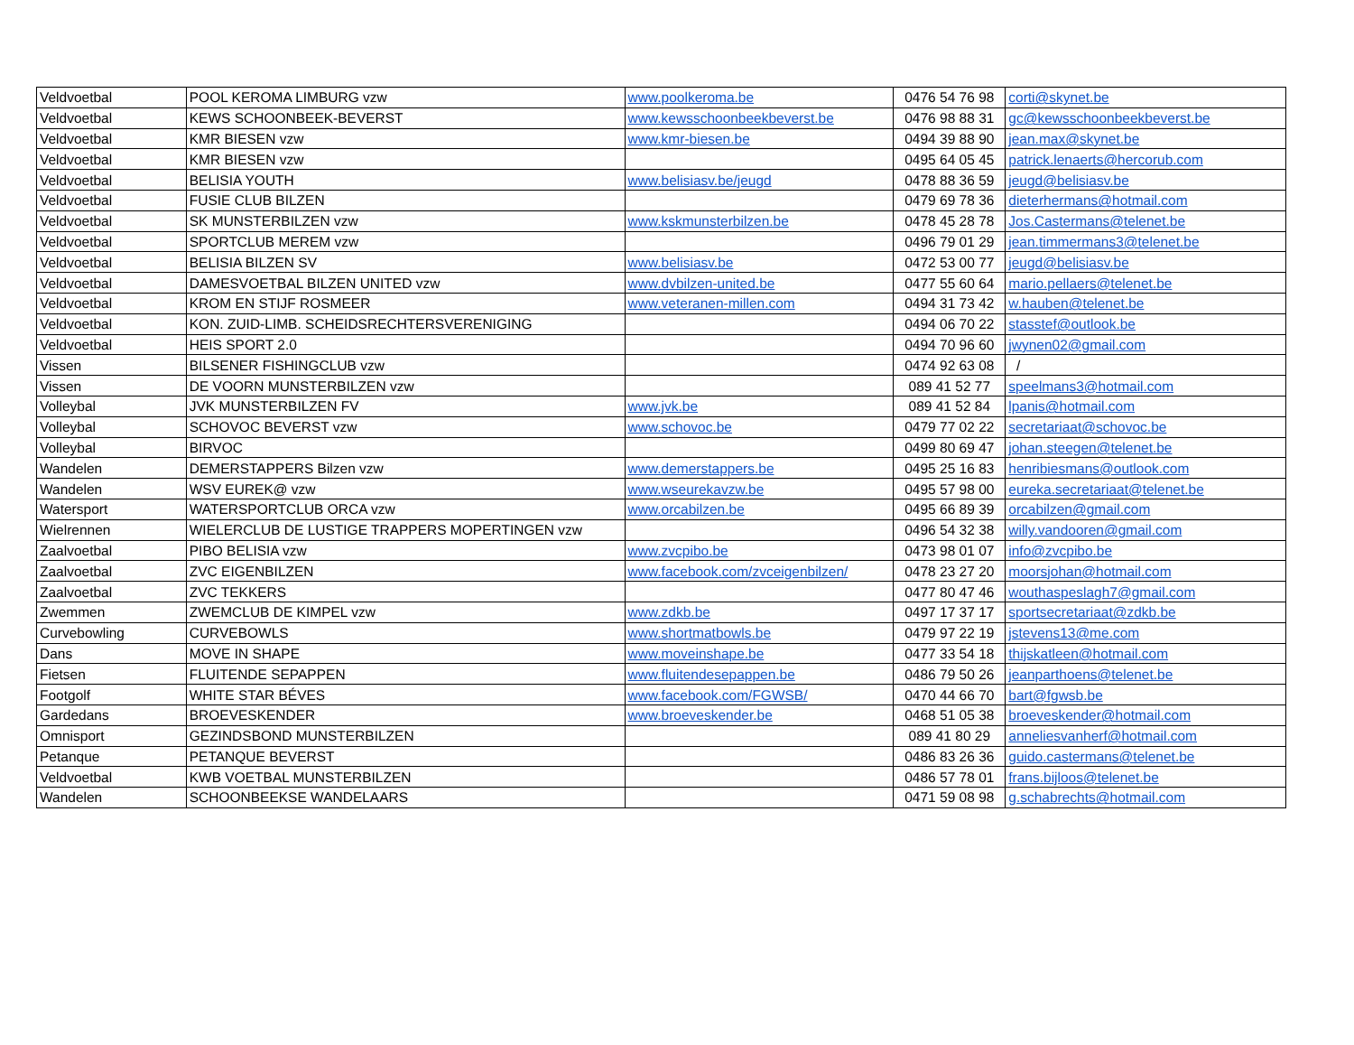| Veldvoetbal | POOL KEROMA LIMBURG vzw | www.poolkeroma.be | 0476 54 76 98 | corti@skynet.be |
| Veldvoetbal | KEWS SCHOONBEEK-BEVERST | www.kewsschoonbeekbeverst.be | 0476 98 88 31 | gc@kewsschoonbeekbeverst.be |
| Veldvoetbal | KMR BIESEN vzw | www.kmr-biesen.be | 0494 39 88 90 | jean.max@skynet.be |
| Veldvoetbal | KMR BIESEN vzw | | 0495 64 05 45 | patrick.lenaerts@hercorub.com |
| Veldvoetbal | BELISIA YOUTH | www.belisiasv.be/jeugd | 0478 88 36 59 | jeugd@belisiasv.be |
| Veldvoetbal | FUSIE CLUB BILZEN | | 0479 69 78 36 | dieterhermans@hotmail.com |
| Veldvoetbal | SK MUNSTERBILZEN vzw | www.kskmunsterbilzen.be | 0478 45 28 78 | Jos.Castermans@telenet.be |
| Veldvoetbal | SPORTCLUB MEREM vzw | | 0496 79 01 29 | jean.timmermans3@telenet.be |
| Veldvoetbal | BELISIA BILZEN SV | www.belisiasv.be | 0472 53 00 77 | jeugd@belisiasv.be |
| Veldvoetbal | DAMESVOETBAL BILZEN UNITED vzw | www.dvbilzen-united.be | 0477 55 60 64 | mario.pellaers@telenet.be |
| Veldvoetbal | KROM EN STIJF ROSMEER | www.veteranen-millen.com | 0494 31 73 42 | w.hauben@telenet.be |
| Veldvoetbal | KON. ZUID-LIMB. SCHEIDSRECHTERSVERENIGING | | 0494 06 70 22 | stasstef@outlook.be |
| Veldvoetbal | HEIS SPORT 2.0 | | 0494 70 96 60 | jwynen02@gmail.com |
| Vissen | BILSENER FISHINGCLUB vzw | | 0474 92 63 08 | / |
| Vissen | DE VOORN MUNSTERBILZEN vzw | | 089 41 52 77 | speelmans3@hotmail.com |
| Volleybal | JVK MUNSTERBILZEN FV | www.jvk.be | 089 41 52 84 | lpanis@hotmail.com |
| Volleybal | SCHOVOC BEVERST vzw | www.schovoc.be | 0479 77 02 22 | secretariaat@schovoc.be |
| Volleybal | BIRVOC | | 0499 80 69 47 | johan.steegen@telenet.be |
| Wandelen | DEMERSTAPPERS Bilzen vzw | www.demerstappers.be | 0495 25 16 83 | henribiesmans@outlook.com |
| Wandelen | WSV EUREK@ vzw | www.wseurekavzw.be | 0495 57 98 00 | eureka.secretariaat@telenet.be |
| Watersport | WATERSPORTCLUB ORCA vzw | www.orcabilzen.be | 0495 66 89 39 | orcabilzen@gmail.com |
| Wielrennen | WIELERCLUB DE LUSTIGE TRAPPERS MOPERTINGEN vzw | | 0496 54 32 38 | willy.vandooren@gmail.com |
| Zaalvoetbal | PIBO BELISIA vzw | www.zvcpibo.be | 0473 98 01 07 | info@zvcpibo.be |
| Zaalvoetbal | ZVC EIGENBILZEN | www.facebook.com/zvceigenbilzen/ | 0478 23 27 20 | moorsjohan@hotmail.com |
| Zaalvoetbal | ZVC TEKKERS | | 0477 80 47 46 | wouthaspeslagh7@gmail.com |
| Zwemmen | ZWEMCLUB DE KIMPEL vzw | www.zdkb.be | 0497 17 37 17 | sportsecretariaat@zdkb.be |
| Curvebowling | CURVEBOWLS | www.shortmatbowls.be | 0479 97 22 19 | jstevens13@me.com |
| Dans | MOVE IN SHAPE | www.moveinshape.be | 0477 33 54 18 | thijskatleen@hotmail.com |
| Fietsen | FLUITENDE SEPAPPEN | www.fluitendesepappen.be | 0486 79 50 26 | jeanparthoens@telenet.be |
| Footgolf | WHITE STAR BÉVES | www.facebook.com/FGWSB/ | 0470 44 66 70 | bart@fgwsb.be |
| Gardedans | BROEVESKENDER | www.broeveskender.be | 0468 51 05 38 | broeveskender@hotmail.com |
| Omnisport | GEZINDSBOND MUNSTERBILZEN | | 089 41 80 29 | anneliesvanherf@hotmail.com |
| Petanque | PETANQUE BEVERST | | 0486 83 26 36 | guido.castermans@telenet.be |
| Veldvoetbal | KWB VOETBAL MUNSTERBILZEN | | 0486 57 78 01 | frans.bijloos@telenet.be |
| Wandelen | SCHOONBEEKSE WANDELAARS | | 0471 59 08 98 | g.schabrechts@hotmail.com |